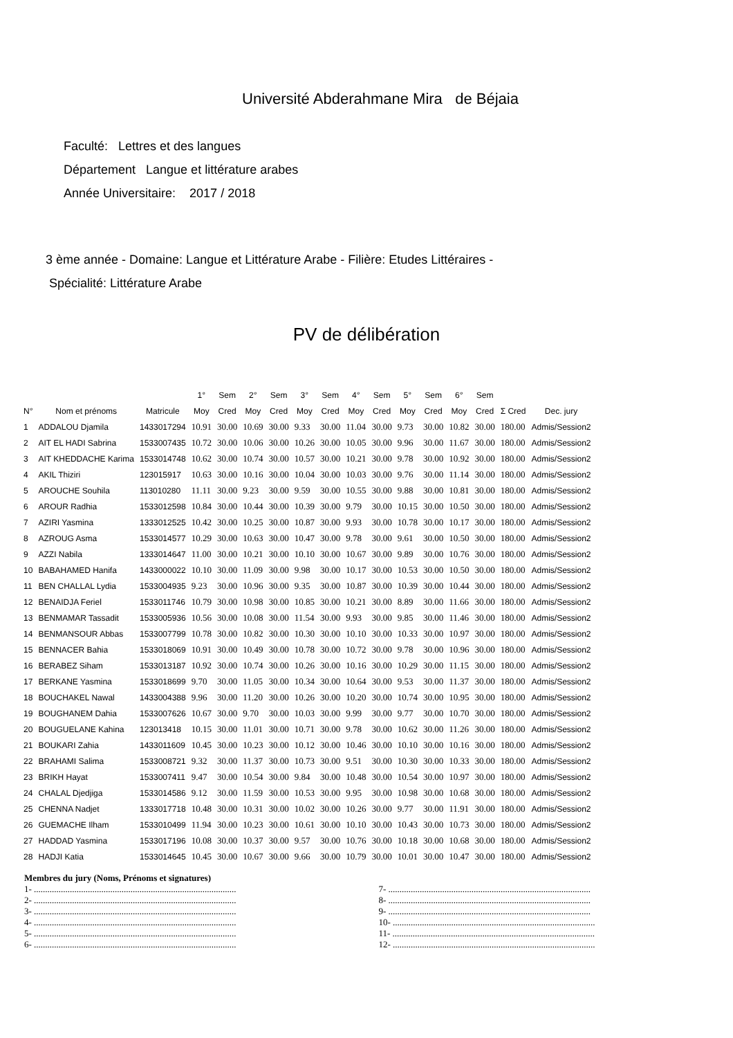Université Abderahmane Mira de Béjaia
Faculté: Lettres et des langues
Département Langue et littérature arabes
Année Universitaire: 2017 / 2018
3 ème année - Domaine: Langue et Littérature Arabe - Filière: Etudes Littéraires -
Spécialité: Littérature Arabe
PV de délibération
| | | | 1° | Sem | 2° | Sem | 3° | Sem | 4° | Sem | 5° | Sem | 6° | Sem | | |
| --- | --- | --- | --- | --- | --- | --- | --- | --- | --- | --- | --- | --- | --- | --- | --- | --- |
| N° | Nom et prénoms | Matricule | Moy | Cred | Moy | Cred | Moy | Cred | Moy | Cred | Moy | Cred | Moy | Cred | Σ Cred | Dec. jury |
| 1 | ADDALOU Djamila | 1433017294 | 10.91 | 30.00 | 10.69 | 30.00 | 9.33 | 30.00 | 11.04 | 30.00 | 9.73 | 30.00 | 10.82 | 30.00 | 180.00 | Admis/Session2 |
| 2 | AIT EL HADI Sabrina | 1533007435 | 10.72 | 30.00 | 10.06 | 30.00 | 10.26 | 30.00 | 10.05 | 30.00 | 9.96 | 30.00 | 11.67 | 30.00 | 180.00 | Admis/Session2 |
| 3 | AIT KHEDDACHE Karima | 1533014748 | 10.62 | 30.00 | 10.74 | 30.00 | 10.57 | 30.00 | 10.21 | 30.00 | 9.78 | 30.00 | 10.92 | 30.00 | 180.00 | Admis/Session2 |
| 4 | AKIL Thiziri | 123015917 | 10.63 | 30.00 | 10.16 | 30.00 | 10.04 | 30.00 | 10.03 | 30.00 | 9.76 | 30.00 | 11.14 | 30.00 | 180.00 | Admis/Session2 |
| 5 | AROUCHE Souhila | 113010280 | 11.11 | 30.00 | 9.23 | 30.00 | 9.59 | 30.00 | 10.55 | 30.00 | 9.88 | 30.00 | 10.81 | 30.00 | 180.00 | Admis/Session2 |
| 6 | AROUR Radhia | 1533012598 | 10.84 | 30.00 | 10.44 | 30.00 | 10.39 | 30.00 | 9.79 | 30.00 | 10.15 | 30.00 | 10.50 | 30.00 | 180.00 | Admis/Session2 |
| 7 | AZIRI Yasmina | 1333012525 | 10.42 | 30.00 | 10.25 | 30.00 | 10.87 | 30.00 | 9.93 | 30.00 | 10.78 | 30.00 | 10.17 | 30.00 | 180.00 | Admis/Session2 |
| 8 | AZROUG Asma | 1533014577 | 10.29 | 30.00 | 10.63 | 30.00 | 10.47 | 30.00 | 9.78 | 30.00 | 9.61 | 30.00 | 10.50 | 30.00 | 180.00 | Admis/Session2 |
| 9 | AZZI Nabila | 1333014647 | 11.00 | 30.00 | 10.21 | 30.00 | 10.10 | 30.00 | 10.67 | 30.00 | 9.89 | 30.00 | 10.76 | 30.00 | 180.00 | Admis/Session2 |
| 10 | BABAHAMED Hanifa | 1433000022 | 10.10 | 30.00 | 11.09 | 30.00 | 9.98 | 30.00 | 10.17 | 30.00 | 10.53 | 30.00 | 10.50 | 30.00 | 180.00 | Admis/Session2 |
| 11 | BEN CHALLAL Lydia | 1533004935 | 9.23 | 30.00 | 10.96 | 30.00 | 9.35 | 30.00 | 10.87 | 30.00 | 10.39 | 30.00 | 10.44 | 30.00 | 180.00 | Admis/Session2 |
| 12 | BENAIDJA Feriel | 1533011746 | 10.79 | 30.00 | 10.98 | 30.00 | 10.85 | 30.00 | 10.21 | 30.00 | 8.89 | 30.00 | 11.66 | 30.00 | 180.00 | Admis/Session2 |
| 13 | BENMAMAR Tassadit | 1533005936 | 10.56 | 30.00 | 10.08 | 30.00 | 11.54 | 30.00 | 9.93 | 30.00 | 9.85 | 30.00 | 11.46 | 30.00 | 180.00 | Admis/Session2 |
| 14 | BENMANSOUR Abbas | 1533007799 | 10.78 | 30.00 | 10.82 | 30.00 | 10.30 | 30.00 | 10.10 | 30.00 | 10.33 | 30.00 | 10.97 | 30.00 | 180.00 | Admis/Session2 |
| 15 | BENNACER Bahia | 1533018069 | 10.91 | 30.00 | 10.49 | 30.00 | 10.78 | 30.00 | 10.72 | 30.00 | 9.78 | 30.00 | 10.96 | 30.00 | 180.00 | Admis/Session2 |
| 16 | BERABEZ Siham | 1533013187 | 10.92 | 30.00 | 10.74 | 30.00 | 10.26 | 30.00 | 10.16 | 30.00 | 10.29 | 30.00 | 11.15 | 30.00 | 180.00 | Admis/Session2 |
| 17 | BERKANE Yasmina | 1533018699 | 9.70 | 30.00 | 11.05 | 30.00 | 10.34 | 30.00 | 10.64 | 30.00 | 9.53 | 30.00 | 11.37 | 30.00 | 180.00 | Admis/Session2 |
| 18 | BOUCHAKEL Nawal | 1433004388 | 9.96 | 30.00 | 11.20 | 30.00 | 10.26 | 30.00 | 10.20 | 30.00 | 10.74 | 30.00 | 10.95 | 30.00 | 180.00 | Admis/Session2 |
| 19 | BOUGHANEM Dahia | 1533007626 | 10.67 | 30.00 | 9.70 | 30.00 | 10.03 | 30.00 | 9.99 | 30.00 | 9.77 | 30.00 | 10.70 | 30.00 | 180.00 | Admis/Session2 |
| 20 | BOUGUELANE Kahina | 123013418 | 10.15 | 30.00 | 11.01 | 30.00 | 10.71 | 30.00 | 9.78 | 30.00 | 10.62 | 30.00 | 11.26 | 30.00 | 180.00 | Admis/Session2 |
| 21 | BOUKARI Zahia | 1433011609 | 10.45 | 30.00 | 10.23 | 30.00 | 10.12 | 30.00 | 10.46 | 30.00 | 10.10 | 30.00 | 10.16 | 30.00 | 180.00 | Admis/Session2 |
| 22 | BRAHAMI Salima | 1533008721 | 9.32 | 30.00 | 11.37 | 30.00 | 10.73 | 30.00 | 9.51 | 30.00 | 10.30 | 30.00 | 10.33 | 30.00 | 180.00 | Admis/Session2 |
| 23 | BRIKH Hayat | 1533007411 | 9.47 | 30.00 | 10.54 | 30.00 | 9.84 | 30.00 | 10.48 | 30.00 | 10.54 | 30.00 | 10.97 | 30.00 | 180.00 | Admis/Session2 |
| 24 | CHALAL Djedjiga | 1533014586 | 9.12 | 30.00 | 11.59 | 30.00 | 10.53 | 30.00 | 9.95 | 30.00 | 10.98 | 30.00 | 10.68 | 30.00 | 180.00 | Admis/Session2 |
| 25 | CHENNA Nadjet | 1333017718 | 10.48 | 30.00 | 10.31 | 30.00 | 10.02 | 30.00 | 10.26 | 30.00 | 9.77 | 30.00 | 11.91 | 30.00 | 180.00 | Admis/Session2 |
| 26 | GUEMACHE Ilham | 1533010499 | 11.94 | 30.00 | 10.23 | 30.00 | 10.61 | 30.00 | 10.10 | 30.00 | 10.43 | 30.00 | 10.73 | 30.00 | 180.00 | Admis/Session2 |
| 27 | HADDAD Yasmina | 1533017196 | 10.08 | 30.00 | 10.37 | 30.00 | 9.57 | 30.00 | 10.76 | 30.00 | 10.18 | 30.00 | 10.68 | 30.00 | 180.00 | Admis/Session2 |
| 28 | HADJI Katia | 1533014645 | 10.45 | 30.00 | 10.67 | 30.00 | 9.66 | 30.00 | 10.79 | 30.00 | 10.01 | 30.00 | 10.47 | 30.00 | 180.00 | Admis/Session2 |
Membres du jury (Noms, Prénoms et signatures)
1- ..........................................................................................
2- ..........................................................................................
3- ..........................................................................................
4- ..........................................................................................
5- ..........................................................................................
6- ..........................................................................................
7- ..........................................................................................
8- ..........................................................................................
9- ..........................................................................................
10- ..........................................................................................
11- ..........................................................................................
12- ..........................................................................................